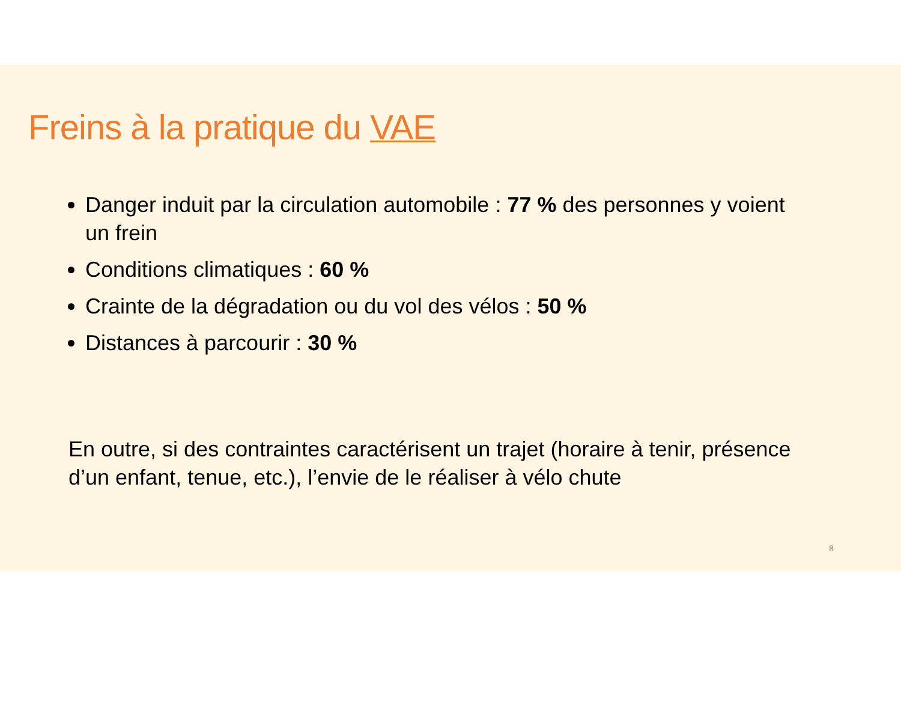Freins à la pratique du VAE
Danger induit par la circulation automobile : 77 % des personnes y voient un frein
Conditions climatiques : 60 %
Crainte de la dégradation ou du vol des vélos : 50 %
Distances à parcourir : 30 %
En outre, si des contraintes caractérisent un trajet (horaire à tenir, présence d’un enfant, tenue, etc.), l’envie de le réaliser à vélo chute
8